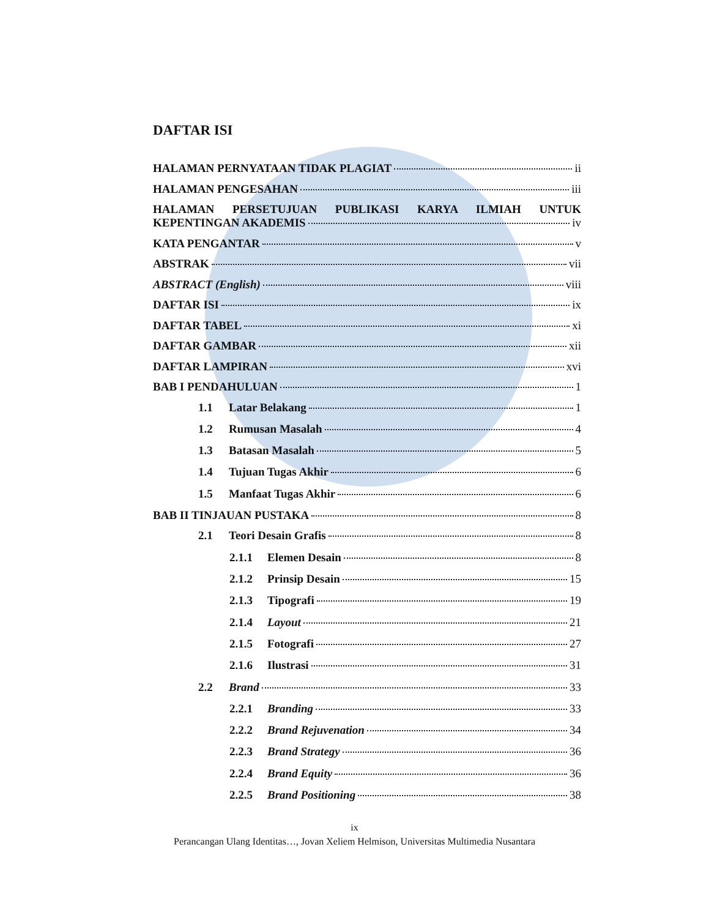DAFTAR ISI
HALAMAN PERNYATAAN TIDAK PLAGIAT ii
HALAMAN PENGESAHAN iii
HALAMAN PERSETUJUAN PUBLIKASI KARYA ILMIAH UNTUK
KEPENTINGAN AKADEMIS iv
KATA PENGANTAR v
ABSTRAK vii
ABSTRACT (English) viii
DAFTAR ISI ix
DAFTAR TABEL xi
DAFTAR GAMBAR xii
DAFTAR LAMPIRAN xvi
BAB I PENDAHULUAN 1
1.1 Latar Belakang 1
1.2 Rumusan Masalah 4
1.3 Batasan Masalah 5
1.4 Tujuan Tugas Akhir 6
1.5 Manfaat Tugas Akhir 6
BAB II TINJAUAN PUSTAKA 8
2.1 Teori Desain Grafis 8
2.1.1 Elemen Desain 8
2.1.2 Prinsip Desain 15
2.1.3 Tipografi 19
2.1.4 Layout 21
2.1.5 Fotografi 27
2.1.6 Ilustrasi 31
2.2 Brand 33
2.2.1 Branding 33
2.2.2 Brand Rejuvenation 34
2.2.3 Brand Strategy 36
2.2.4 Brand Equity 36
2.2.5 Brand Positioning 38
ix
Perancangan Ulang Identitas…, Jovan Xeliem Helmison, Universitas Multimedia Nusantara